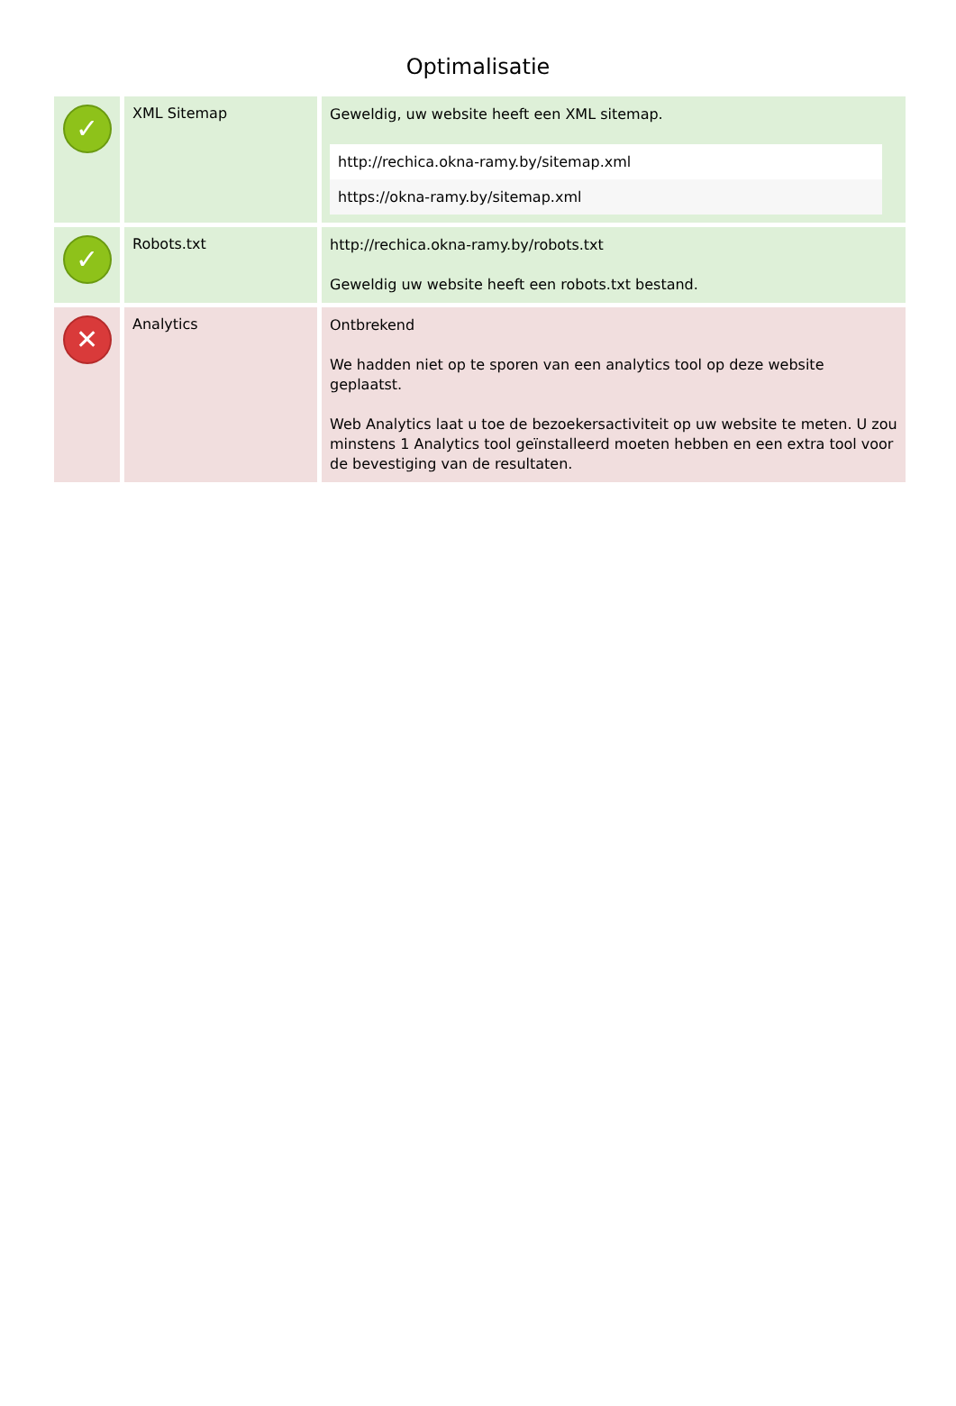Optimalisatie
| ✓ | XML Sitemap | Geweldig, uw website heeft een XML sitemap. http://rechica.okna-ramy.by/sitemap.xml https://okna-ramy.by/sitemap.xml |
| ✓ | Robots.txt | http://rechica.okna-ramy.by/robots.txt Geweldig uw website heeft een robots.txt bestand. |
| ✕ | Analytics | Ontbrekend We hadden niet op te sporen van een analytics tool op deze website geplaatst. Web Analytics laat u toe de bezoekersactiviteit op uw website te meten. U zou minstens 1 Analytics tool geïnstalleerd moeten hebben en een extra tool voor de bevestiging van de resultaten. |